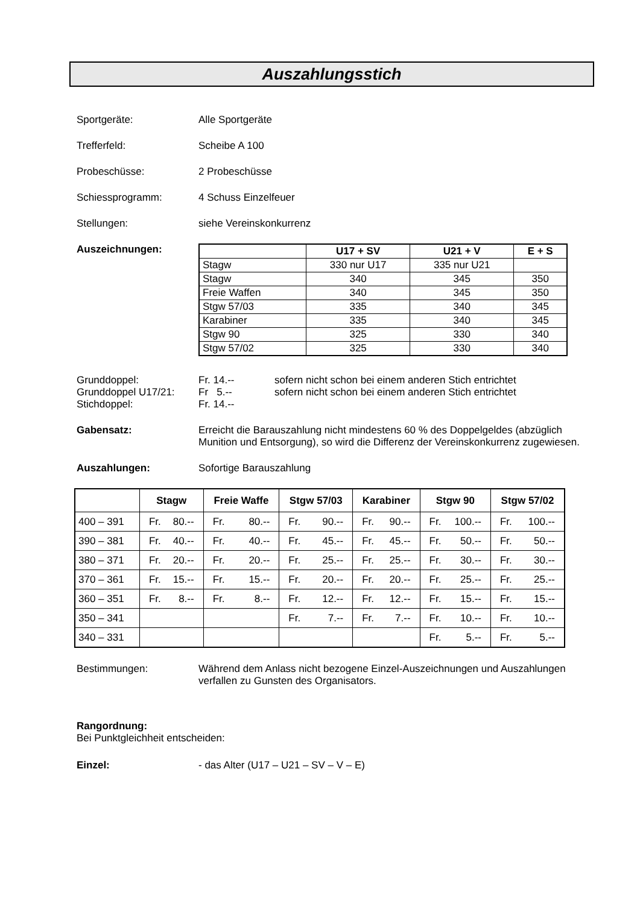Auszahlungsstich
Sportgeräte: Alle Sportgeräte
Trefferfeld: Scheibe A 100
Probeschüsse: 2 Probeschüsse
Schiessprogramm: 4 Schuss Einzelfeuer
Stellungen: siehe Vereinskonkurrenz
Auszeichnungen:
| | U17 + SV | U21 + V | E + S |
| --- | --- | --- | --- |
| Stagw | 330 nur U17 | 335 nur U21 | |
| Stagw | 340 | 345 | 350 |
| Freie Waffen | 340 | 345 | 350 |
| Stgw 57/03 | 335 | 340 | 345 |
| Karabiner | 335 | 340 | 345 |
| Stgw 90 | 325 | 330 | 340 |
| Stgw 57/02 | 325 | 330 | 340 |
Grunddoppel: Fr. 14.-- sofern nicht schon bei einem anderen Stich entrichtet
Grunddoppel U17/21: Fr 5.-- sofern nicht schon bei einem anderen Stich entrichtet
Stichdoppel: Fr. 14.--
Gabensatz: Erreicht die Barauszahlung nicht mindestens 60 % des Doppelgeldes (abzüglich Munition und Entsorgung), so wird die Differenz der Vereinskonkurrenz zugewiesen.
Auszahlungen: Sofortige Barauszahlung
| | Stagw | Freie Waffe | Stgw 57/03 | Karabiner | Stgw 90 | Stgw 57/02 |
| --- | --- | --- | --- | --- | --- | --- |
| 400 – 391 | Fr. 80.-- | Fr. 80.-- | Fr. 90.-- | Fr. 90.-- | Fr. 100.-- | Fr. 100.-- |
| 390 – 381 | Fr. 40.-- | Fr. 40.-- | Fr. 45.-- | Fr. 45.-- | Fr. 50.-- | Fr. 50.-- |
| 380 – 371 | Fr. 20.-- | Fr. 20.-- | Fr. 25.-- | Fr. 25.-- | Fr. 30.-- | Fr. 30.-- |
| 370 – 361 | Fr. 15.-- | Fr. 15.-- | Fr. 20.-- | Fr. 20.-- | Fr. 25.-- | Fr. 25.-- |
| 360 – 351 | Fr. 8.-- | Fr. 8.-- | Fr. 12.-- | Fr. 12.-- | Fr. 15.-- | Fr. 15.-- |
| 350 – 341 | | | Fr. 7.-- | Fr. 7.-- | Fr. 10.-- | Fr. 10.-- |
| 340 – 331 | | | | | Fr. 5.-- | Fr. 5.-- |
Bestimmungen: Während dem Anlass nicht bezogene Einzel-Auszeichnungen und Auszahlungen verfallen zu Gunsten des Organisators.
Rangordnung:
Bei Punktgleichheit entscheiden:
Einzel: - das Alter (U17 – U21 – SV – V – E)